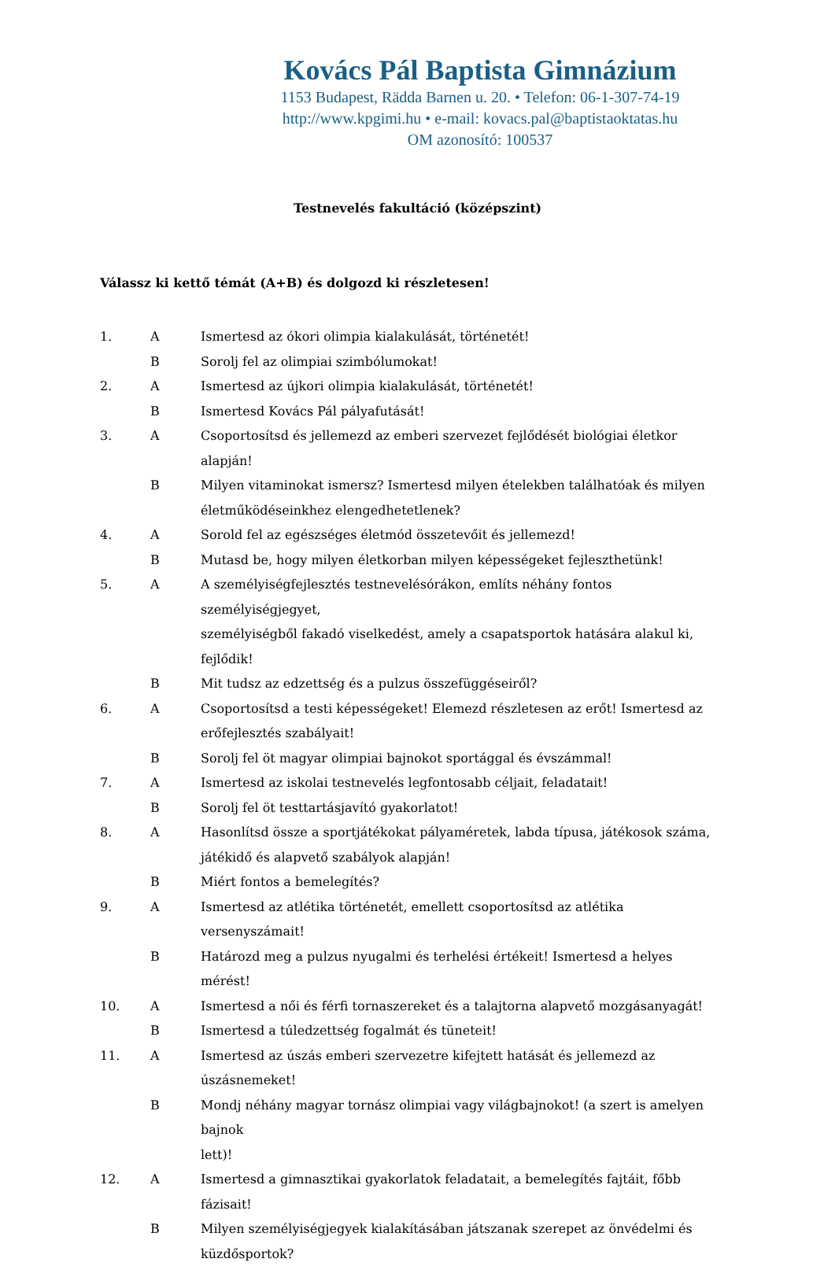Kovács Pál Baptista Gimnázium
1153 Budapest, Rädda Barnen u. 20. • Telefon: 06-1-307-74-19
http://www.kpgimi.hu • e-mail: kovacs.pal@baptistaoktatas.hu
OM azonosító: 100537
Testnevelés fakultáció (középszint)
Válassz ki kettő témát (A+B) és dolgozd ki részletesen!
| 1. | A | Ismertesd az ókori olimpia kialakulását, történetét! |
| | B | Sorolj fel az olimpiai szimbólumokat! |
| 2. | A | Ismertesd az újkori olimpia kialakulását, történetét! |
| | B | Ismertesd Kovács Pál pályafutását! |
| 3. | A | Csoportosítsd és jellemezd az emberi szervezet fejlődését biológiai életkor alapján! |
| | B | Milyen vitaminokat ismersz? Ismertesd milyen ételekben találhatóak és milyen életműködéseinkhez elengedhetetlenek? |
| 4. | A | Sorold fel az egészséges életmód összetevőit és jellemezd! |
| | B | Mutasd be, hogy milyen életkorban milyen képességeket fejleszthetünk! |
| 5. | A | A személyiségfejlesztés testnevelésórákon, említs néhány fontos személyiségjegyet, személyiségből fakadó viselkedést, amely a csapatsportok hatására alakul ki, fejlődik! |
| | B | Mit tudsz az edzettség és a pulzus összefüggéseiről? |
| 6. | A | Csoportosítsd a testi képességeket! Elemezd részletesen az erőt! Ismertesd az erőfejlesztés szabályait! |
| | B | Sorolj fel öt magyar olimpiai bajnokot sportággal és évszámmal! |
| 7. | A | Ismertesd az iskolai testnevelés legfontosabb céljait, feladatait! |
| | B | Sorolj fel öt testtartásjavító gyakorlatot! |
| 8. | A | Hasonlítsd össze a sportjátékokat pályaméretek, labda típusa, játékosok száma, játékidő és alapvető szabályok alapján! |
| | B | Miért fontos a bemelegítés? |
| 9. | A | Ismertesd az atlétika történetét, emellett csoportosítsd az atlétika versenyszámait! |
| | B | Határozd meg a pulzus nyugalmi és terhelési értékeit! Ismertesd a helyes mérést! |
| 10. | A | Ismertesd a női és férfi tornaszereket és a talajtorna alapvető mozgásanyagát! |
| | B | Ismertesd a túledzettség fogalmát és tüneteit! |
| 11. | A | Ismertesd az úszás emberi szervezetre kifejtett hatását és jellemezd az úszásnemeket! |
| | B | Mondj néhány magyar tornász olimpiai vagy világbajnokot! (a szert is amelyen bajnok lett)! |
| 12. | A | Ismertesd a gimnasztikai gyakorlatok feladatait, a bemelegítés fajtáit, főbb fázisait! |
| | B | Milyen személyiségjegyek kialakításában játszanak szerepet az önvédelmi és küzdősportok? |